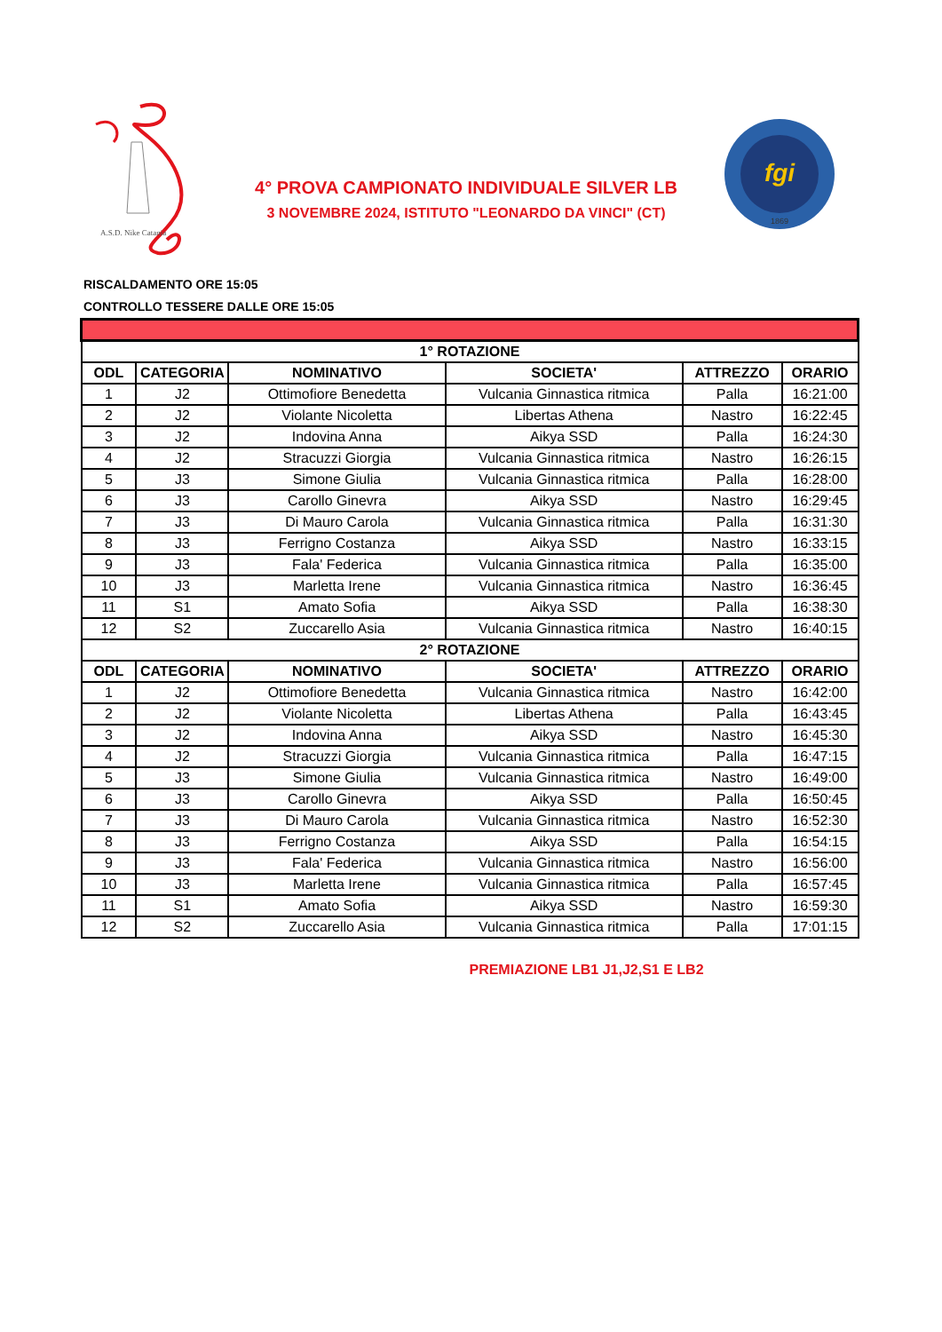A.S.D. Nike Catania
fgi
1869
4° PROVA CAMPIONATO INDIVIDUALE SILVER LB
3 NOVEMBRE 2024, ISTITUTO "LEONARDO DA VINCI" (CT)
RISCALDAMENTO ORE 15:05
CONTROLLO TESSERE DALLE ORE 15:05
| 1° ROTAZIONE | | | | | |
| ODL | CATEGORIA | NOMINATIVO | SOCIETA' | ATTREZZO | ORARIO |
| 1 | J2 | Ottimofiore Benedetta | Vulcania Ginnastica ritmica | Palla | 16:21:00 |
| 2 | J2 | Violante Nicoletta | Libertas Athena | Nastro | 16:22:45 |
| 3 | J2 | Indovina Anna | Aikya SSD | Palla | 16:24:30 |
| 4 | J2 | Stracuzzi Giorgia | Vulcania Ginnastica ritmica | Nastro | 16:26:15 |
| 5 | J3 | Simone Giulia | Vulcania Ginnastica ritmica | Palla | 16:28:00 |
| 6 | J3 | Carollo Ginevra | Aikya SSD | Nastro | 16:29:45 |
| 7 | J3 | Di Mauro Carola | Vulcania Ginnastica ritmica | Palla | 16:31:30 |
| 8 | J3 | Ferrigno Costanza | Aikya SSD | Nastro | 16:33:15 |
| 9 | J3 | Fala' Federica | Vulcania Ginnastica ritmica | Palla | 16:35:00 |
| 10 | J3 | Marletta Irene | Vulcania Ginnastica ritmica | Nastro | 16:36:45 |
| 11 | S1 | Amato Sofia | Aikya SSD | Palla | 16:38:30 |
| 12 | S2 | Zuccarello Asia | Vulcania Ginnastica ritmica | Nastro | 16:40:15 |
| 2° ROTAZIONE | | | | | |
| ODL | CATEGORIA | NOMINATIVO | SOCIETA' | ATTREZZO | ORARIO |
| 1 | J2 | Ottimofiore Benedetta | Vulcania Ginnastica ritmica | Nastro | 16:42:00 |
| 2 | J2 | Violante Nicoletta | Libertas Athena | Palla | 16:43:45 |
| 3 | J2 | Indovina Anna | Aikya SSD | Nastro | 16:45:30 |
| 4 | J2 | Stracuzzi Giorgia | Vulcania Ginnastica ritmica | Palla | 16:47:15 |
| 5 | J3 | Simone Giulia | Vulcania Ginnastica ritmica | Nastro | 16:49:00 |
| 6 | J3 | Carollo Ginevra | Aikya SSD | Palla | 16:50:45 |
| 7 | J3 | Di Mauro Carola | Vulcania Ginnastica ritmica | Nastro | 16:52:30 |
| 8 | J3 | Ferrigno Costanza | Aikya SSD | Palla | 16:54:15 |
| 9 | J3 | Fala' Federica | Vulcania Ginnastica ritmica | Nastro | 16:56:00 |
| 10 | J3 | Marletta Irene | Vulcania Ginnastica ritmica | Palla | 16:57:45 |
| 11 | S1 | Amato Sofia | Aikya SSD | Nastro | 16:59:30 |
| 12 | S2 | Zuccarello Asia | Vulcania Ginnastica ritmica | Palla | 17:01:15 |
PREMIAZIONE LB1 J1,J2,S1 E LB2